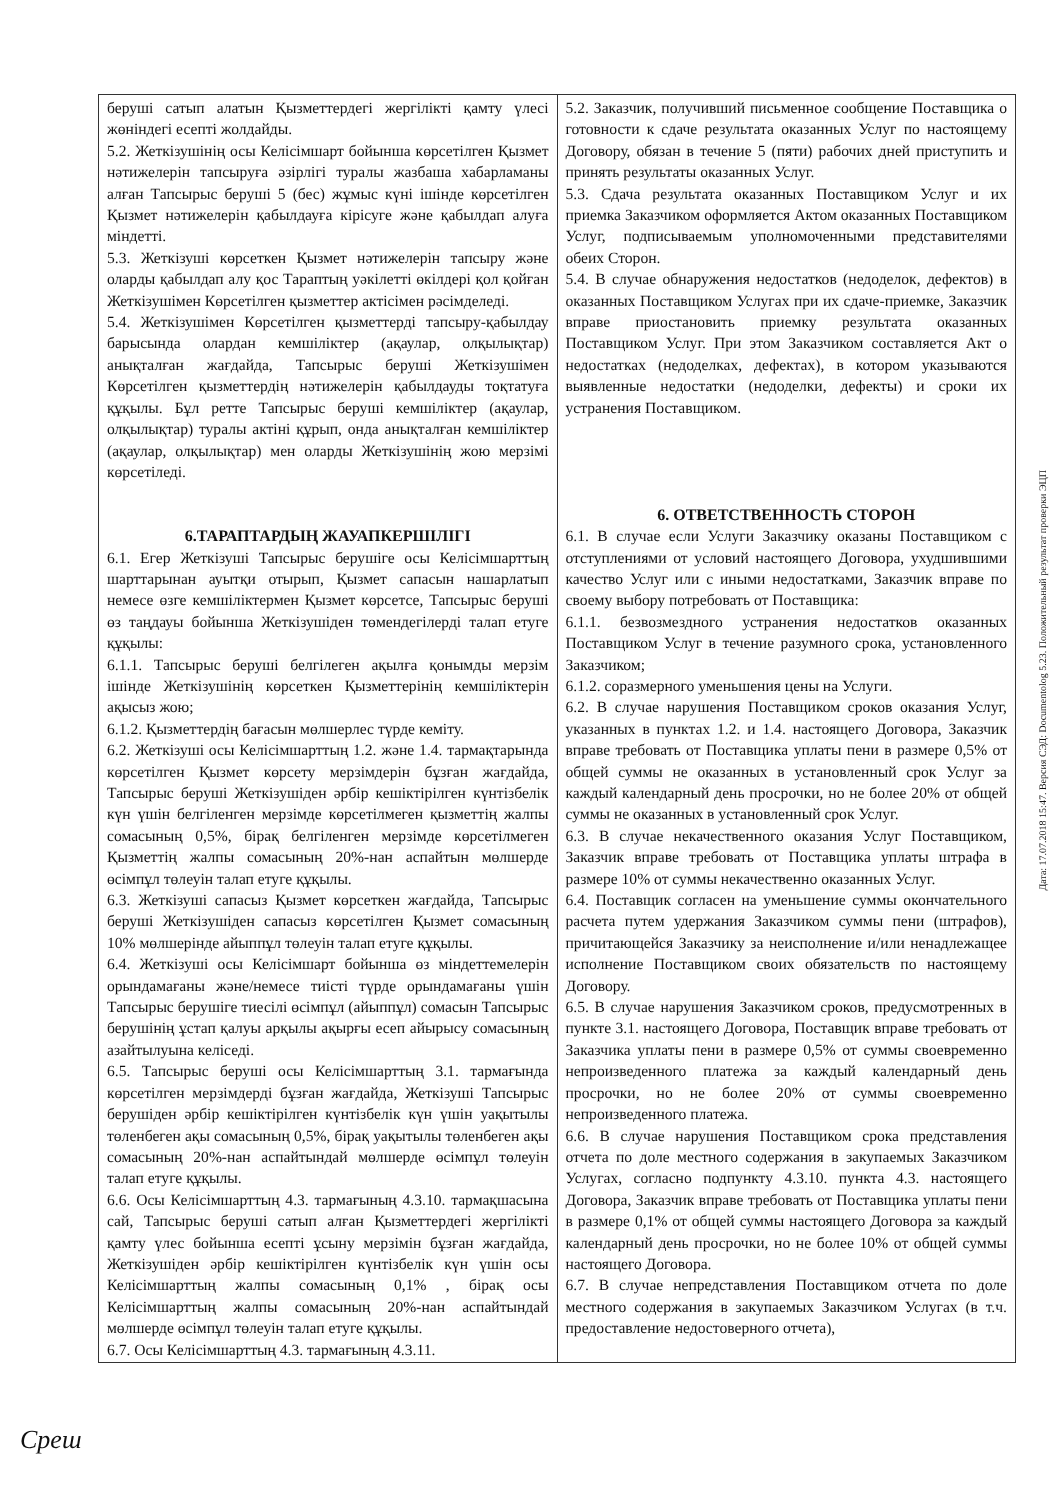| беруші сатып алатын Қызметтердегі жергілікті қамту үлесі жөніндегі есепті жолдайды. 5.2. Жеткізушінің осы Келісімшарт бойынша көрсетілген Қызмет нәтижелерін тапсыруға әзірлігі туралы жазбаша хабарламаны алған Тапсырыс беруші 5 (бес) жұмыс күні ішінде көрсетілген Қызмет нәтижелерін қабылдауға кірісуге және қабылдап алуға міндетті. 5.3. Жеткізуші көрсеткен Қызмет нәтижелерін тапсыру және оларды қабылдап алу қос Тараптың уәкілетті өкілдері қол қойған Жеткізушімен Көрсетілген қызметтер актісімен рәсімделеді. 5.4. Жеткізушімен Көрсетілген қызметтерді тапсыру-қабылдау барысында олардан кемшіліктер (ақаулар, олқылықтар) анықталған жағдайда, Тапсырыс беруші Жеткізушімен Көрсетілген қызметтердің нәтижелерін қабылдауды тоқтатуға құқылы. Бұл ретте Тапсырыс беруші кемшіліктер (ақаулар, олқылықтар) туралы актіні құрып, онда анықталған кемшіліктер (ақаулар, олқылықтар) мен оларды Жеткізушінің жою мерзімі көрсетіледі. 6.ТАРАПТАРДЫҢ ЖАУАПКЕРШІЛІГІ 6.1. Егер Жеткізуші Тапсырыс берушіге осы Келісімшарттың шарттарынан ауытқи отырып, Қызмет сапасын нашарлатып немесе өзге кемшіліктермен Қызмет көрсетсе, Тапсырыс беруші өз таңдауы бойынша Жеткізушіден төмендегілерді талап етуге құқылы: 6.1.1. Тапсырыс беруші белгілеген ақылға қонымды мерзім ішінде Жеткізушінің көрсеткен Қызметтерінің кемшіліктерін ақысыз жою; 6.1.2. Қызметтердің бағасын мөлшерлес түрде кеміту. 6.2. Жеткізуші осы Келісімшарттың 1.2. және 1.4. тармақтарында көрсетілген Қызмет көрсету мерзімдерін бұзған жағдайда, Тапсырыс беруші Жеткізушіден әрбір кешіктірілген күнтізбелік күн үшін белгіленген мерзімде көрсетілмеген қызметтің жалпы сомасының 0,5%, бірақ белгіленген мерзімде көрсетілмеген Қызметтің жалпы сомасының 20%-нан аспайтын мөлшерде өсімпұл төлеуін талап етуге құқылы. 6.3. Жеткізуші сапасыз Қызмет көрсеткен жағдайда, Тапсырыс беруші Жеткізушіден сапасыз көрсетілген Қызмет сомасының 10% мөлшерінде айыппұл төлеуін талап етуге құқылы. 6.4. Жеткізуші осы Келісімшарт бойынша өз міндеттемелерін орындамағаны және/немесе тиісті түрде орындамағаны үшін Тапсырыс берушіге тиесілі өсімпұл (айыппұл) сомасын Тапсырыс берушінің ұстап қалуы арқылы ақырғы есеп айырысу сомасының азайтылуына келіседі. 6.5. Тапсырыс беруші осы Келісімшарттың 3.1. тармағында көрсетілген мерзімдерді бұзған жағдайда, Жеткізуші Тапсырыс берушіден әрбір кешіктірілген күнтізбелік күн үшін уақытылы төленбеген ақы сомасының 0,5%, бірақ уақытылы төленбеген ақы сомасының 20%-нан аспайтындай мөлшерде өсімпұл төлеуін талап етуге құқылы. 6.6. Осы Келісімшарттың 4.3. тармағының 4.3.10. тармақшасына сай, Тапсырыс беруші сатып алған Қызметтердегі жергілікті қамту үлес бойынша есепті ұсыну мерзімін бұзған жағдайда, Жеткізушіден әрбір кешіктірілген күнтізбелік күн үшін осы Келісімшарттың жалпы сомасының 0,1% , бірақ осы Келісімшарттың жалпы сомасының 20%-нан аспайтындай мөлшерде өсімпұл төлеуін талап етуге құқылы. 6.7. Осы Келісімшарттың 4.3. тармағының 4.3.11. | 5.2. Заказчик, получивший письменное сообщение Поставщика о готовности к сдаче результата оказанных Услуг по настоящему Договору, обязан в течение 5 (пяти) рабочих дней приступить и принять результаты оказанных Услуг. 5.3. Сдача результата оказанных Поставщиком Услуг и их приемка Заказчиком оформляется Актом оказанных Поставщиком Услуг, подписываемым уполномоченными представителями обеих Сторон. 5.4. В случае обнаружения недостатков (недоделок, дефектов) в оказанных Поставщиком Услугах при их сдаче-приемке, Заказчик вправе приостановить приемку результата оказанных Поставщиком Услуг. При этом Заказчиком составляется Акт о недостатках (недоделках, дефектах), в котором указываются выявленные недостатки (недоделки, дефекты) и сроки их устранения Поставщиком. 6. ОТВЕТСТВЕННОСТЬ СТОРОН 6.1. В случае если Услуги Заказчику оказаны Поставщиком с отступлениями от условий настоящего Договора, ухудшившими качество Услуг или с иными недостатками, Заказчик вправе по своему выбору потребовать от Поставщика: 6.1.1. безвозмездного устранения недостатков оказанных Поставщиком Услуг в течение разумного срока, установленного Заказчиком; 6.1.2. соразмерного уменьшения цены на Услуги. 6.2. В случае нарушения Поставщиком сроков оказания Услуг, указанных в пунктах 1.2. и 1.4. настоящего Договора, Заказчик вправе требовать от Поставщика уплаты пени в размере 0,5% от общей суммы не оказанных в установленный срок Услуг за каждый календарный день просрочки, но не более 20% от общей суммы не оказанных в установленный срок Услуг. 6.3. В случае некачественного оказания Услуг Поставщиком, Заказчик вправе требовать от Поставщика уплаты штрафа в размере 10% от суммы некачественно оказанных Услуг. 6.4. Поставщик согласен на уменьшение суммы окончательного расчета путем удержания Заказчиком суммы пени (штрафов), причитающейся Заказчику за неисполнение и/или ненадлежащее исполнение Поставщиком своих обязательств по настоящему Договору. 6.5. В случае нарушения Заказчиком сроков, предусмотренных в пункте 3.1. настоящего Договора, Поставщик вправе требовать от Заказчика уплаты пени в размере 0,5% от суммы своевременно непроизведенного платежа за каждый календарный день просрочки, но не более 20% от суммы своевременно непроизведенного платежа. 6.6. В случае нарушения Поставщиком срока представления отчета по доле местного содержания в закупаемых Заказчиком Услугах, согласно подпункту 4.3.10. пункта 4.3. настоящего Договора, Заказчик вправе требовать от Поставщика уплаты пени в размере 0,1% от общей суммы настоящего Договора за каждый календарный день просрочки, но не более 10% от общей суммы настоящего Договора. 6.7. В случае непредставления Поставщиком отчета по доле местного содержания в закупаемых Заказчиком Услугах (в т.ч. предоставление недостоверного отчета), |
Дата: 17.07.2018 15:47. Версия СЭД: Documentolog 5.23. Положительный результат проверки ЭЦП
Среш